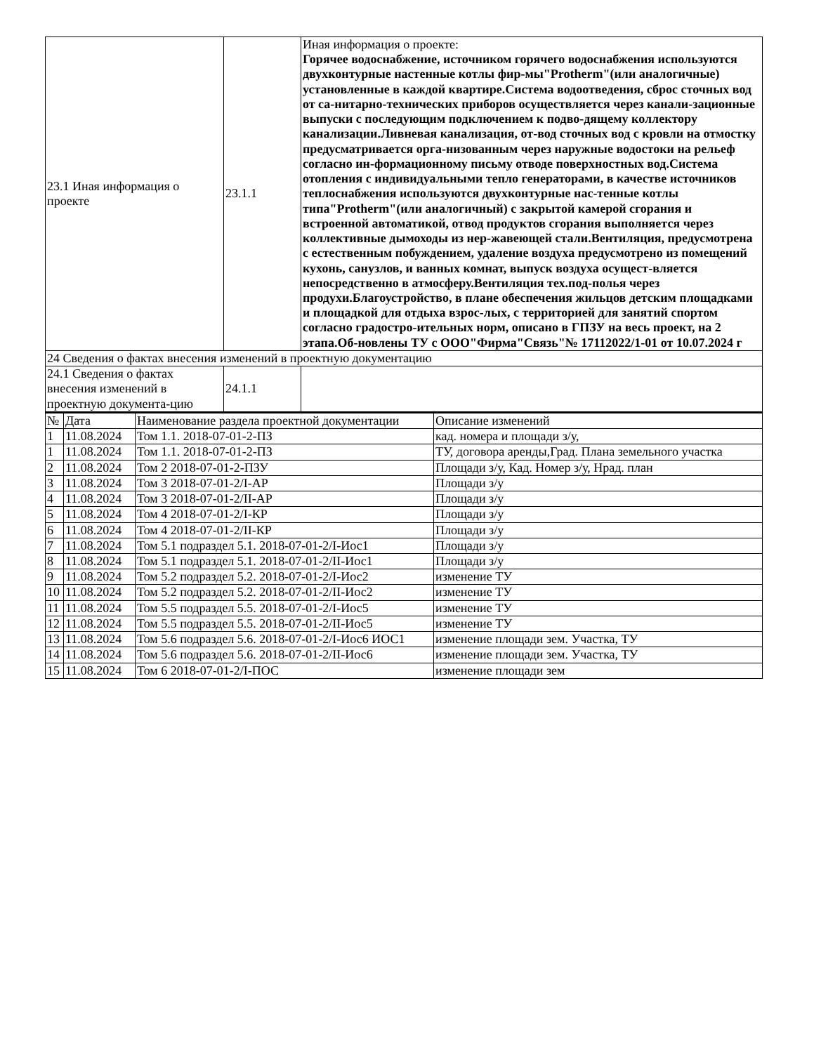| 23.1 Иная информация о проекте | 23.1.1 | Иная информация о проекте: Горячее водоснабжение, источником горячего водоснабжения используются двухконтурные настенные котлы фир-мы"Protherm"(или аналогичные) установленные в каждой квартире.Система водоотведения, сброс сточных вод от са-нитарно-технических приборов осуществляется через канали-зационные выпуски с последующим подключением к подво-дящему коллектору канализации.Ливневая канализация, от-вод сточных вод с кровли на отмостку предусматривается орга-низованным через наружные водостоки на рельеф согласно ин-формационному письму отводе поверхностных вод.Система отопления с индивидуальными тепло генераторами, в качестве источников теплоснабжения используются двухконтурные нас-тенные котлы типа"Protherm"(или аналогичный) с закрытой камерой сгорания и встроенной автоматикой, отвод продуктов сгорания выполняется через коллективные дымоходы из нер-жавеющей стали.Вентиляция, предусмотрена с естественным побуждением, удаление воздуха предусмотрено из помещений кухонь, санузлов, и ванных комнат, выпуск воздуха осущест-вляется непосредственно в атмосферу.Вентиляция тех.под-полья через продухи.Благоустройство, в плане обеспечения жильцов детским площадками и площадкой для отдыха взрос-лых, с территорией для занятий спортом согласно градостро-ительных норм, описано в ГПЗУ на весь проект, на 2 этапа.Об-новлены ТУ с ООО"Фирма"Связь"№ 17112022/1-01 от 10.07.2024 г |
| 24 Сведения о фактах внесения изменений в проектную документацию | | |
| 24.1 Сведения о фактах внесения изменений в проектную документа-цию | 24.1.1 | |
| № | Дата | Наименование раздела проектной документации | Описание изменений |
| --- | --- | --- | --- |
| 1 | 11.08.2024 | Том 1.1. 2018-07-01-2-ПЗ | кад. номера и площади з/у, |
| 1 | 11.08.2024 | Том 1.1. 2018-07-01-2-ПЗ | ТУ, договора аренды,Град. Плана земельного участка |
| 2 | 11.08.2024 | Том 2 2018-07-01-2-ПЗУ | Площади з/у, Кад. Номер з/у, Нрад. план |
| 3 | 11.08.2024 | Том 3 2018-07-01-2/I-АР | Площади з/у |
| 4 | 11.08.2024 | Том 3 2018-07-01-2/II-АР | Площади з/у |
| 5 | 11.08.2024 | Том 4 2018-07-01-2/I-КР | Площади з/у |
| 6 | 11.08.2024 | Том 4 2018-07-01-2/II-КР | Площади з/у |
| 7 | 11.08.2024 | Том 5.1 подраздел 5.1. 2018-07-01-2/I-Иос1 | Площади з/у |
| 8 | 11.08.2024 | Том 5.1 подраздел 5.1. 2018-07-01-2/II-Иос1 | Площади з/у |
| 9 | 11.08.2024 | Том 5.2 подраздел 5.2. 2018-07-01-2/I-Иос2 | изменение ТУ |
| 10 | 11.08.2024 | Том 5.2 подраздел 5.2. 2018-07-01-2/II-Иос2 | изменение ТУ |
| 11 | 11.08.2024 | Том 5.5 подраздел 5.5. 2018-07-01-2/I-Иос5 | изменение ТУ |
| 12 | 11.08.2024 | Том 5.5 подраздел 5.5. 2018-07-01-2/II-Иос5 | изменение ТУ |
| 13 | 11.08.2024 | Том 5.6 подраздел 5.6. 2018-07-01-2/I-Иос6 ИОС1 | изменение площади зем. Участка, ТУ |
| 14 | 11.08.2024 | Том 5.6 подраздел 5.6. 2018-07-01-2/II-Иос6 | изменение площади зем. Участка, ТУ |
| 15 | 11.08.2024 | Том 6 2018-07-01-2/I-ПОС | изменение площади зем |